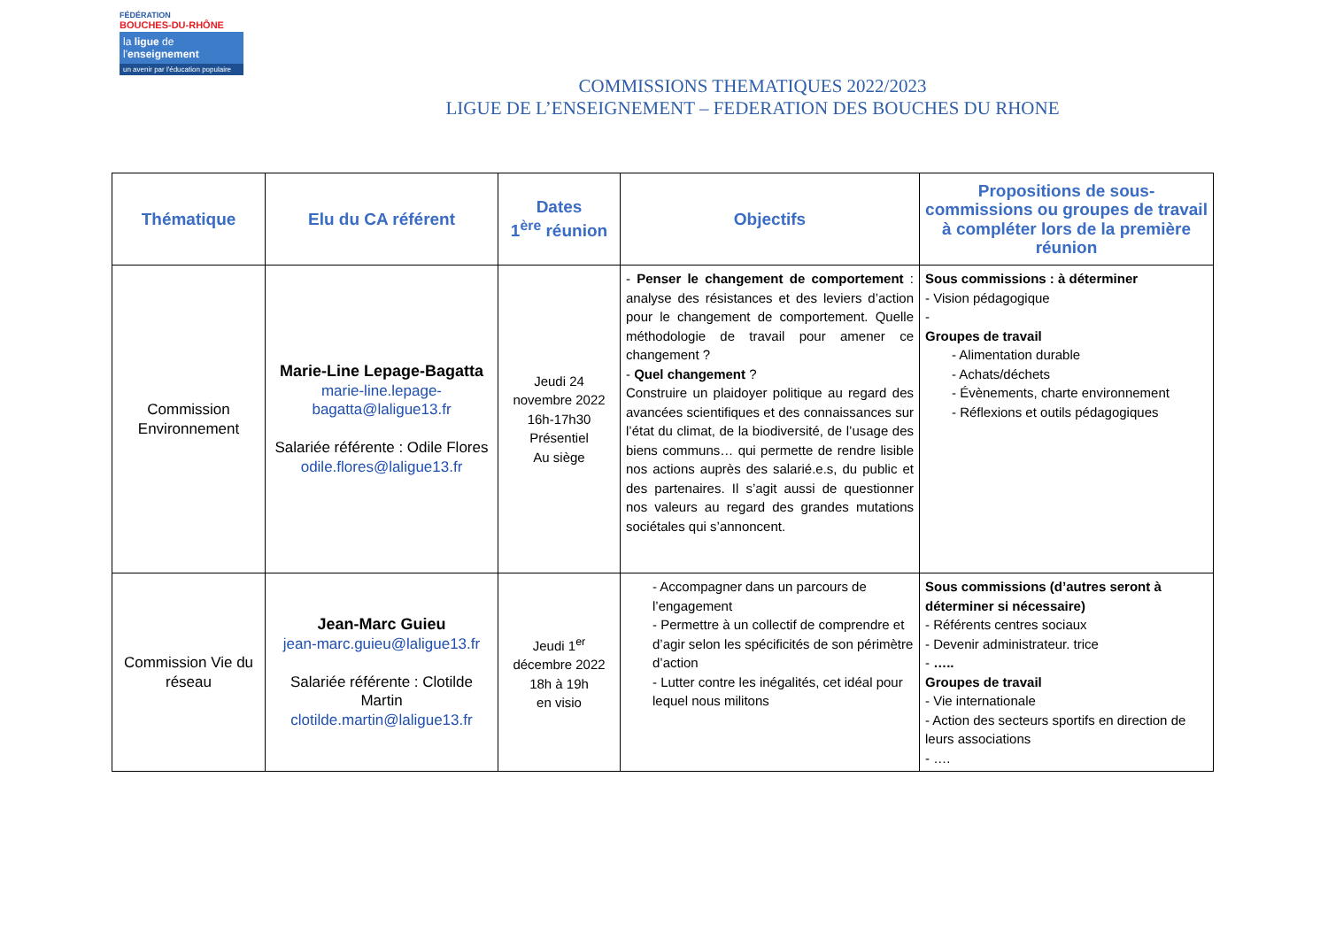FÉDÉRATION
BOUCHES-DU-RHÔNE
la ligue de
l'enseignement
un avenir par l'éducation populaire
COMMISSIONS THEMATIQUES 2022/2023
LIGUE DE L’ENSEIGNEMENT – FEDERATION DES BOUCHES DU RHONE
| Thématique | Elu du CA référent | Dates 1<sup>ère</sup> réunion | Objectifs | Propositions de sous-commissions ou groupes de travail à compléter lors de la première réunion |
| --- | --- | --- | --- | --- |
| Commission Environnement | Marie-Line Lepage-Bagatta marie-line.lepage-bagatta@laligue13.fr Salariée référente : Odile Flores odile.flores@laligue13.fr | Jeudi 24 novembre 2022 16h-17h30 Présentiel Au siège | - Penser le changement de comportement : analyse des résistances et des leviers d’action pour le changement de comportement. Quelle méthodologie de travail pour amener ce changement ? - Quel changement ? Construire un plaidoyer politique au regard des avancées scientifiques et des connaissances sur l’état du climat, de la biodiversité, de l’usage des biens communs… qui permette de rendre lisible nos actions auprès des salarié.e.s, du public et des partenaires. Il s’agit aussi de questionner nos valeurs au regard des grandes mutations sociétales qui s’annoncent. | Sous commissions : à déterminer - Vision pédagogique - Groupes de travail - Alimentation durable - Achats/déchets - Évènements, charte environnement - Réflexions et outils pédagogiques |
| Commission Vie du réseau | Jean-Marc Guieu jean-marc.guieu@laligue13.fr Salariée référente : Clotilde Martin clotilde.martin@laligue13.fr | Jeudi 1<sup>er</sup> décembre 2022 18h à 19h en visio | - Accompagner dans un parcours de l’engagement - Permettre à un collectif de comprendre et d’agir selon les spécificités de son périmètre d’action - Lutter contre les inégalités, cet idéal pour lequel nous militons | Sous commissions (d’autres seront à déterminer si nécessaire) - Référents centres sociaux - Devenir administrateur. trice - ….. Groupes de travail - Vie internationale - Action des secteurs sportifs en direction de leurs associations - …. |